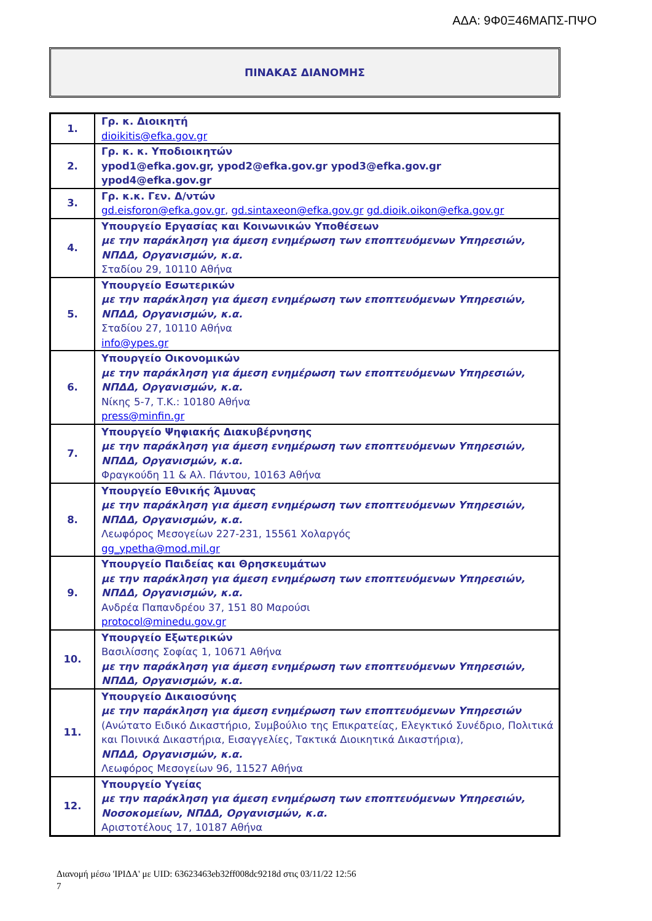ΑΔΑ: 9Φ0Ξ46ΜΑΠΣ-ΠΨΟ
ΠΙΝΑΚΑΣ ΔΙΑΝΟΜΗΣ
| 1. | Γρ. κ. Διοικητή dioikitis@efka.gov.gr |
| 2. | Γρ. κ. κ. Υποδιοικητών ypod1@efka.gov.gr, ypod2@efka.gov.gr ypod3@efka.gov.gr ypod4@efka.gov.gr |
| 3. | Γρ. κ.κ. Γεν. Δ/ντών gd.eisforon@efka.gov.gr , gd.sintaxeon@efka.gov.gr gd.dioik.oikon@efka.gov.gr |
| 4. | Υπουργείο Εργασίας και Κοινωνικών Υποθέσεων με την παράκληση για άμεση ενημέρωση των εποπτευόμενων Υπηρεσιών, ΝΠΔΔ, Οργανισμών, κ.α. Σταδίου 29, 10110 Αθήνα |
| 5. | Υπουργείο Εσωτερικών με την παράκληση για άμεση ενημέρωση των εποπτευόμενων Υπηρεσιών, ΝΠΔΔ, Οργανισμών, κ.α. Σταδίου 27, 10110 Αθήνα info@ypes.gr |
| 6. | Υπουργείο Οικονομικών με την παράκληση για άμεση ενημέρωση των εποπτευόμενων Υπηρεσιών, ΝΠΔΔ, Οργανισμών, κ.α. Νίκης 5-7, Τ.Κ.: 10180 Αθήνα press@minfin.gr |
| 7. | Υπουργείο Ψηφιακής Διακυβέρνησης με την παράκληση για άμεση ενημέρωση των εποπτευόμενων Υπηρεσιών, ΝΠΔΔ, Οργανισμών, κ.α. Φραγκούδη 11 & Αλ. Πάντου, 10163 Αθήνα |
| 8. | Υπουργείο Εθνικής Άμυνας με την παράκληση για άμεση ενημέρωση των εποπτευόμενων Υπηρεσιών, ΝΠΔΔ, Οργανισμών, κ.α. Λεωφόρος Μεσογείων 227-231, 15561 Χολαργός gg_ypetha@mod.mil.gr |
| 9. | Υπουργείο Παιδείας και Θρησκευμάτων με την παράκληση για άμεση ενημέρωση των εποπτευόμενων Υπηρεσιών, ΝΠΔΔ, Οργανισμών, κ.α. Ανδρέα Παπανδρέου 37, 151 80 Μαρούσι protocol@minedu.gov.gr |
| 10. | Υπουργείο Εξωτερικών Βασιλίσσης Σοφίας 1, 10671 Αθήνα με την παράκληση για άμεση ενημέρωση των εποπτευόμενων Υπηρεσιών, ΝΠΔΔ, Οργανισμών, κ.α. |
| 11. | Υπουργείο Δικαιοσύνης με την παράκληση για άμεση ενημέρωση των εποπτευόμενων Υπηρεσιών (Ανώτατο Ειδικό Δικαστήριο, Συμβούλιο της Επικρατείας, Ελεγκτικό Συνέδριο, Πολιτικά και Ποινικά Δικαστήρια, Εισαγγελίες, Τακτικά Διοικητικά Δικαστήρια), ΝΠΔΔ, Οργανισμών, κ.α. Λεωφόρος Μεσογείων 96, 11527 Αθήνα |
| 12. | Υπουργείο Υγείας με την παράκληση για άμεση ενημέρωση των εποπτευόμενων Υπηρεσιών, Νοσοκομείων, ΝΠΔΔ, Οργανισμών, κ.α. Αριστοτέλους 17, 10187 Αθήνα |
Διανομή μέσω 'ΙΡΙΔΑ' με UID: 63623463eb32ff008dc9218d στις 03/11/22 12:56
7